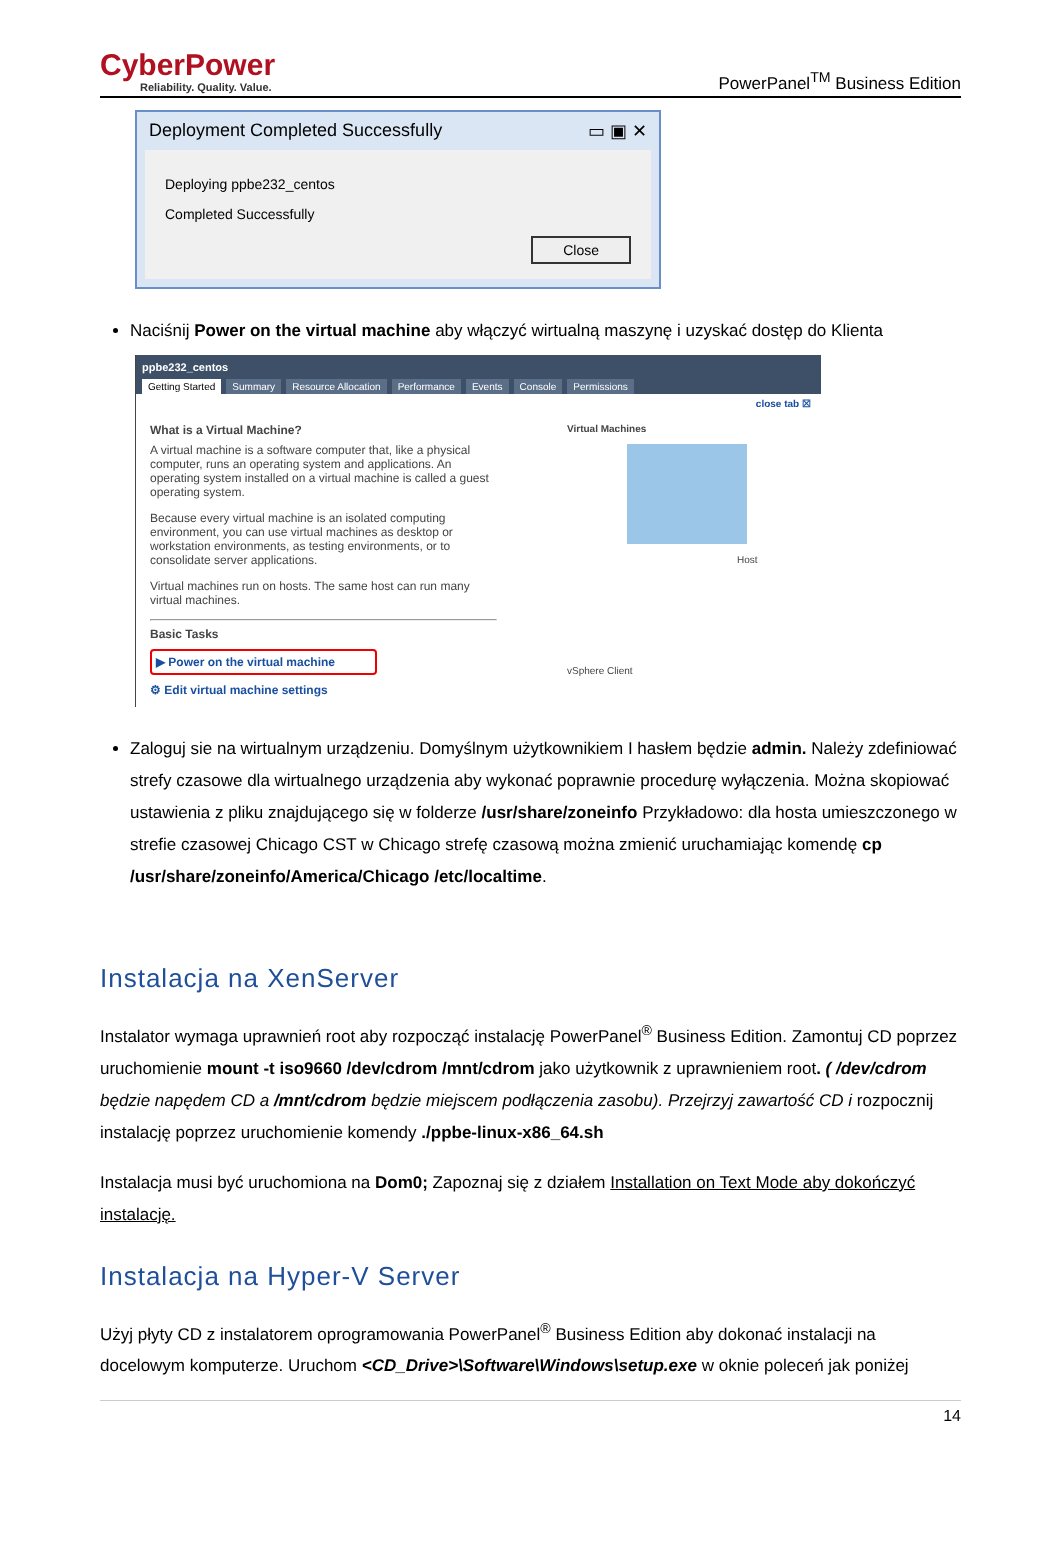CyberPower
Reliability. Quality. Value.
PowerPanel<sup>TM</sup> Business Edition
Deployment Completed Successfully ▭ ▣ ✕
Deploying ppbe232_centos
Completed Successfully
Close
Naciśnij Power on the virtual machine aby włączyć wirtualną maszynę i uzyskać dostęp do Klienta
ppbe232_centos
Getting Started Summary Resource Allocation Performance Events Console Permissions
close tab ☒
What is a Virtual Machine?
A virtual machine is a software computer that, like a physical computer, runs an operating system and applications. An operating system installed on a virtual machine is called a guest operating system.
Because every virtual machine is an isolated computing environment, you can use virtual machines as desktop or workstation environments, as testing environments, or to consolidate server applications.
Virtual machines run on hosts. The same host can run many virtual machines.
Basic Tasks
▶ Power on the virtual machine
⚙ Edit virtual machine settings
Virtual Machines
Host
vSphere Client
Zaloguj sie na wirtualnym urządzeniu. Domyślnym użytkownikiem I hasłem będzie admin. Należy zdefiniować strefy czasowe dla wirtualnego urządzenia aby wykonać poprawnie procedurę wyłączenia. Można skopiować ustawienia z pliku znajdującego się w folderze /usr/share/zoneinfo Przykładowo: dla hosta umieszczonego w strefie czasowej Chicago CST w Chicago strefę czasową można zmienić uruchamiając komendę cp /usr/share/zoneinfo/America/Chicago /etc/localtime.
Instalacja na XenServer
Instalator wymaga uprawnień root aby rozpocząć instalację PowerPanel<sup>®</sup> Business Edition. Zamontuj CD poprzez uruchomienie mount -t iso9660 /dev/cdrom /mnt/cdrom jako użytkownik z uprawnieniem root. ( /dev/cdrom będzie napędem CD a /mnt/cdrom będzie miejscem podłączenia zasobu). Przejrzyj zawartość CD i rozpocznij instalację poprzez uruchomienie komendy ./ppbe-linux-x86_64.sh
Instalacja musi być uruchomiona na Dom0; Zapoznaj się z działem Installation on Text Mode aby dokończyć instalację.
Instalacja na Hyper-V Server
Użyj płyty CD z instalatorem oprogramowania PowerPanel<sup>®</sup> Business Edition aby dokonać instalacji na docelowym komputerze. Uruchom <CD_Drive>\Software\Windows\setup.exe w oknie poleceń jak poniżej
14